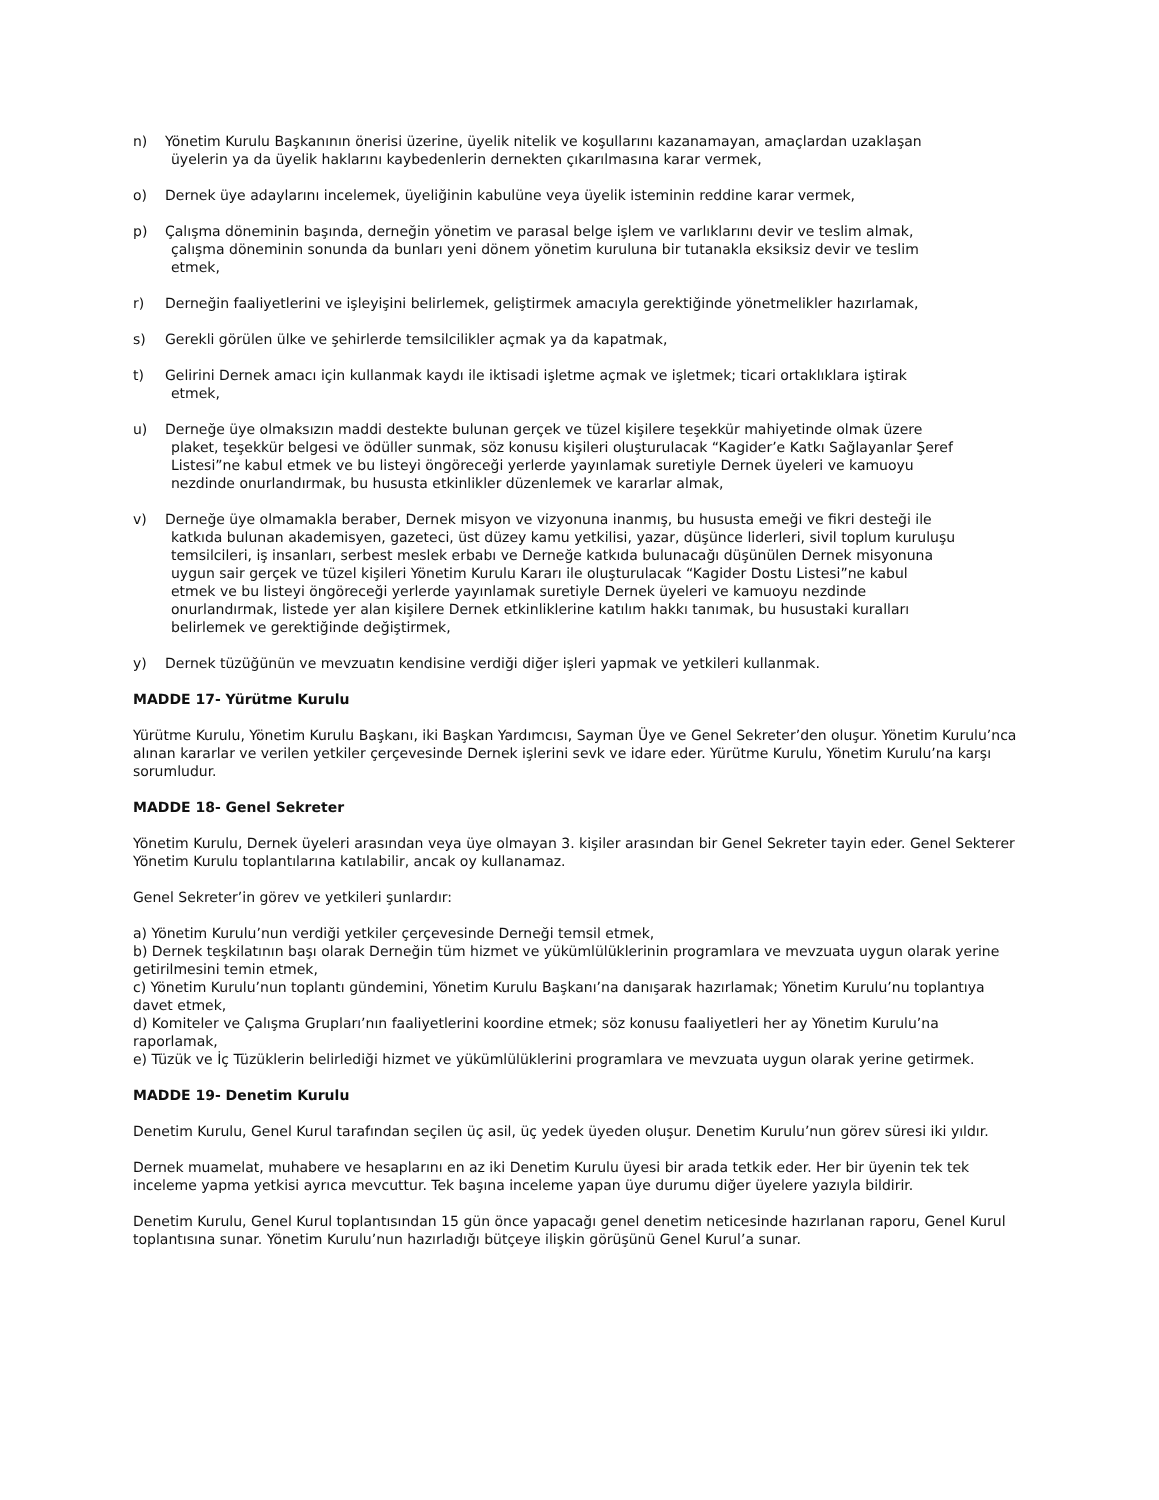n) Yönetim Kurulu Başkanının önerisi üzerine, üyelik nitelik ve koşullarını kazanamayan, amaçlardan uzaklaşan
üyelerin ya da üyelik haklarını kaybedenlerin dernekten çıkarılmasına karar vermek,
o) Dernek üye adaylarını incelemek, üyeliğinin kabulüne veya üyelik isteminin reddine karar vermek,
p) Çalışma döneminin başında, derneğin yönetim ve parasal belge işlem ve varlıklarını devir ve teslim almak,
çalışma döneminin sonunda da bunları yeni dönem yönetim kuruluna bir tutanakla eksiksiz devir ve teslim
etmek,
r) Derneğin faaliyetlerini ve işleyişini belirlemek, geliştirmek amacıyla gerektiğinde yönetmelikler hazırlamak,
s) Gerekli görülen ülke ve şehirlerde temsilcilikler açmak ya da kapatmak,
t) Gelirini Dernek amacı için kullanmak kaydı ile iktisadi işletme açmak ve işletmek; ticari ortaklıklara iştirak
etmek,
u) Derneğe üye olmaksızın maddi destekte bulunan gerçek ve tüzel kişilere teşekkür mahiyetinde olmak üzere
plaket, teşekkür belgesi ve ödüller sunmak, söz konusu kişileri oluşturulacak “Kagider’e Katkı Sağlayanlar Şeref
Listesi”ne kabul etmek ve bu listeyi öngöreceği yerlerde yayınlamak suretiyle Dernek üyeleri ve kamuoyu
nezdinde onurlandırmak, bu hususta etkinlikler düzenlemek ve kararlar almak,
v) Derneğe üye olmamakla beraber, Dernek misyon ve vizyonuna inanmış, bu hususta emeği ve fikri desteği ile
katkıda bulunan akademisyen, gazeteci, üst düzey kamu yetkilisi, yazar, düşünce liderleri, sivil toplum kuruluşu
temsilcileri, iş insanları, serbest meslek erbabı ve Derneğe katkıda bulunacağı düşünülen Dernek misyonuna
uygun sair gerçek ve tüzel kişileri Yönetim Kurulu Kararı ile oluşturulacak “Kagider Dostu Listesi”ne kabul
etmek ve bu listeyi öngöreceği yerlerde yayınlamak suretiyle Dernek üyeleri ve kamuoyu nezdinde
onurlandırmak, listede yer alan kişilere Dernek etkinliklerine katılım hakkı tanımak, bu husustaki kuralları
belirlemek ve gerektiğinde değiştirmek,
y) Dernek tüzüğünün ve mevzuatın kendisine verdiği diğer işleri yapmak ve yetkileri kullanmak.
MADDE 17- Yürütme Kurulu
Yürütme Kurulu, Yönetim Kurulu Başkanı, iki Başkan Yardımcısı, Sayman Üye ve Genel Sekreter’den oluşur. Yönetim Kurulu’nca alınan kararlar ve verilen yetkiler çerçevesinde Dernek işlerini sevk ve idare eder. Yürütme Kurulu, Yönetim Kurulu’na karşı sorumludur.
MADDE 18- Genel Sekreter
Yönetim Kurulu, Dernek üyeleri arasından veya üye olmayan 3. kişiler arasından bir Genel Sekreter tayin eder. Genel Sekterer Yönetim Kurulu toplantılarına katılabilir, ancak oy kullanamaz.
Genel Sekreter’in görev ve yetkileri şunlardır:
a) Yönetim Kurulu’nun verdiği yetkiler çerçevesinde Derneği temsil etmek,
b) Dernek teşkilatının başı olarak Derneğin tüm hizmet ve yükümlülüklerinin programlara ve mevzuata uygun olarak yerine getirilmesini temin etmek,
c) Yönetim Kurulu’nun toplantı gündemini, Yönetim Kurulu Başkanı’na danışarak hazırlamak; Yönetim Kurulu’nu toplantıya davet etmek,
d) Komiteler ve Çalışma Grupları’nın faaliyetlerini koordine etmek; söz konusu faaliyetleri her ay Yönetim Kurulu’na raporlamak,
e) Tüzük ve İç Tüzüklerin belirlediği hizmet ve yükümlülüklerini programlara ve mevzuata uygun olarak yerine getirmek.
MADDE 19- Denetim Kurulu
Denetim Kurulu, Genel Kurul tarafından seçilen üç asil, üç yedek üyeden oluşur. Denetim Kurulu’nun görev süresi iki yıldır.
Dernek muamelat, muhabere ve hesaplarını en az iki Denetim Kurulu üyesi bir arada tetkik eder. Her bir üyenin tek tek inceleme yapma yetkisi ayrıca mevcuttur. Tek başına inceleme yapan üye durumu diğer üyelere yazıyla bildirir.
Denetim Kurulu, Genel Kurul toplantısından 15 gün önce yapacağı genel denetim neticesinde hazırlanan raporu, Genel Kurul toplantısına sunar. Yönetim Kurulu’nun hazırladığı bütçeye ilişkin görüşünü Genel Kurul’a sunar.